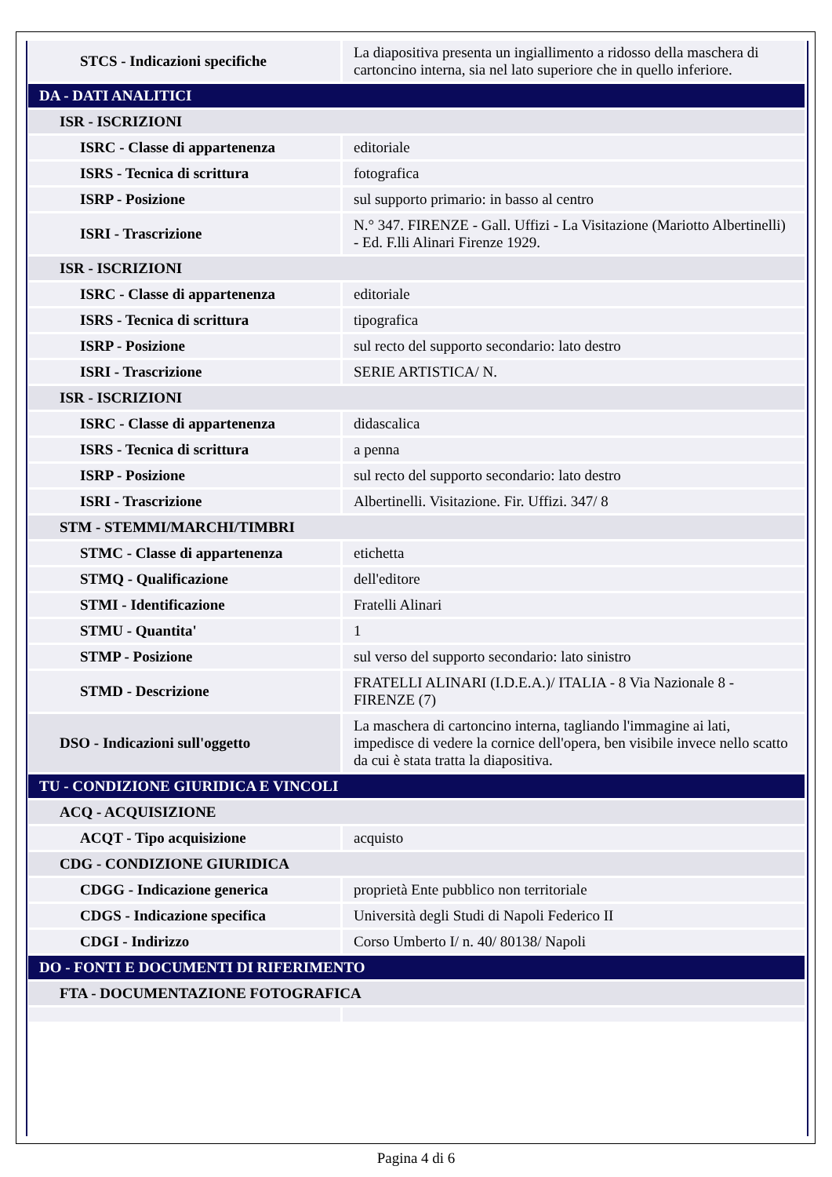| STCS - Indicazioni specifiche | La diapositiva presenta un ingiallimento a ridosso della maschera di cartoncino interna, sia nel lato superiore che in quello inferiore. |
| DA - DATI ANALITICI | |
| ISR - ISCRIZIONI | |
| ISRC - Classe di appartenenza | editoriale |
| ISRS - Tecnica di scrittura | fotografica |
| ISRP - Posizione | sul supporto primario: in basso al centro |
| ISRI - Trascrizione | N.° 347. FIRENZE - Gall. Uffizi - La Visitazione (Mariotto Albertinelli) - Ed. F.lli Alinari Firenze 1929. |
| ISR - ISCRIZIONI | |
| ISRC - Classe di appartenenza | editoriale |
| ISRS - Tecnica di scrittura | tipografica |
| ISRP - Posizione | sul recto del supporto secondario: lato destro |
| ISRI - Trascrizione | SERIE ARTISTICA/ N. |
| ISR - ISCRIZIONI | |
| ISRC - Classe di appartenenza | didascalica |
| ISRS - Tecnica di scrittura | a penna |
| ISRP - Posizione | sul recto del supporto secondario: lato destro |
| ISRI - Trascrizione | Albertinelli. Visitazione. Fir. Uffizi. 347/ 8 |
| STM - STEMMI/MARCHI/TIMBRI | |
| STMC - Classe di appartenenza | etichetta |
| STMQ - Qualificazione | dell'editore |
| STMI - Identificazione | Fratelli Alinari |
| STMU - Quantita' | 1 |
| STMP - Posizione | sul verso del supporto secondario: lato sinistro |
| STMD - Descrizione | FRATELLI ALINARI (I.D.E.A.)/ ITALIA - 8 Via Nazionale 8 - FIRENZE (7) |
| DSO - Indicazioni sull'oggetto | La maschera di cartoncino interna, tagliando l'immagine ai lati, impedisce di vedere la cornice dell'opera, ben visibile invece nello scatto da cui è stata tratta la diapositiva. |
| TU - CONDIZIONE GIURIDICA E VINCOLI | |
| ACQ - ACQUISIZIONE | |
| ACQT - Tipo acquisizione | acquisto |
| CDG - CONDIZIONE GIURIDICA | |
| CDGG - Indicazione generica | proprietà Ente pubblico non territoriale |
| CDGS - Indicazione specifica | Università degli Studi di Napoli Federico II |
| CDGI - Indirizzo | Corso Umberto I/ n. 40/ 80138/ Napoli |
| DO - FONTI E DOCUMENTI DI RIFERIMENTO | |
| FTA - DOCUMENTAZIONE FOTOGRAFICA | |
Pagina 4 di 6